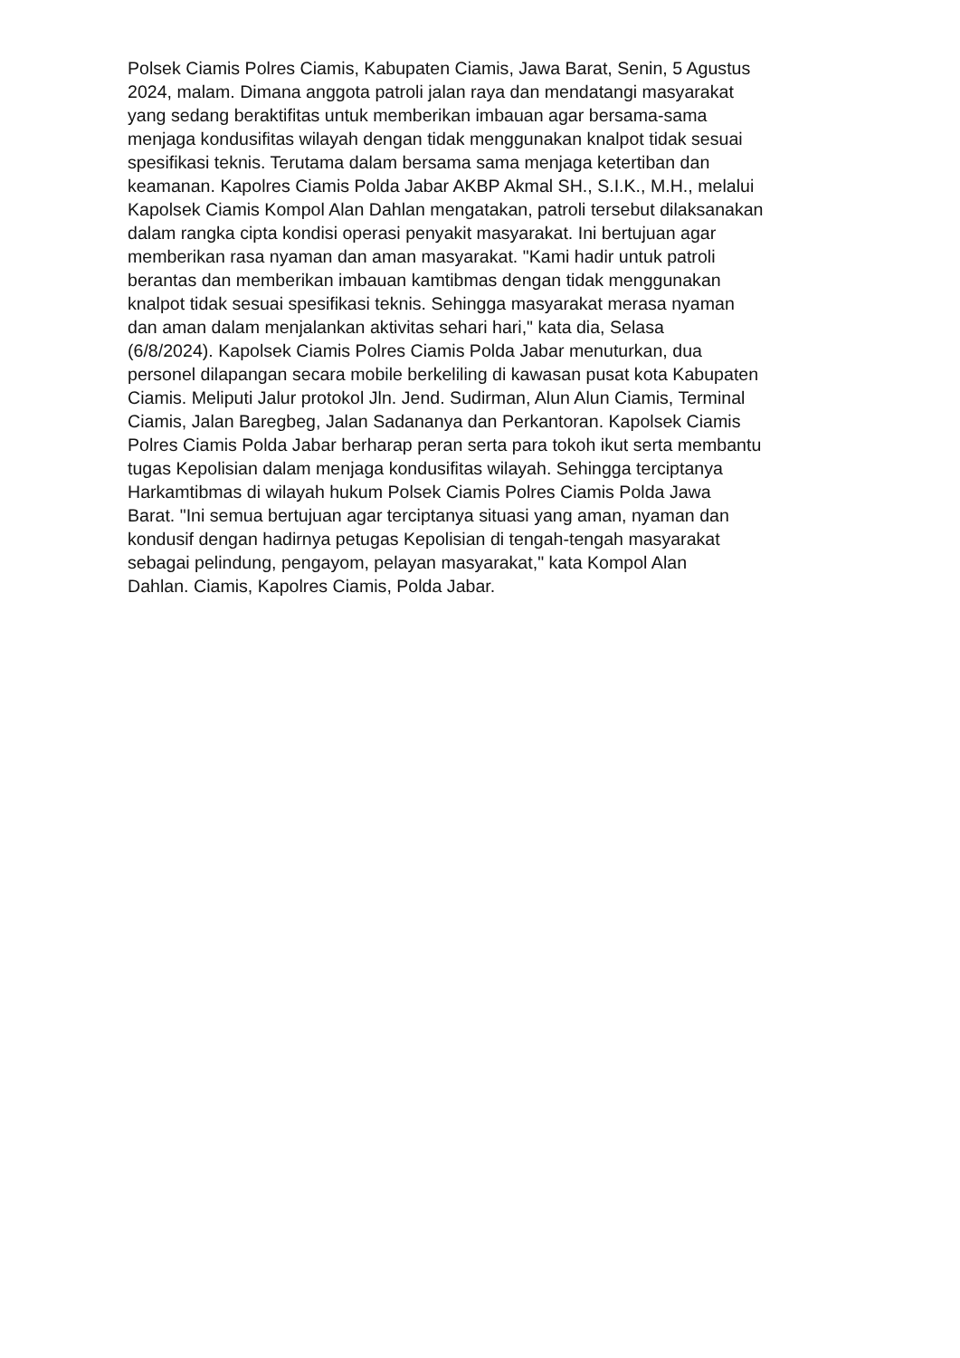Polsek Ciamis Polres Ciamis, Kabupaten Ciamis, Jawa Barat, Senin, 5 Agustus
2024, malam. Dimana anggota patroli jalan raya dan mendatangi masyarakat
yang sedang beraktifitas untuk memberikan imbauan agar bersama-sama
menjaga kondusifitas wilayah dengan tidak menggunakan knalpot tidak sesuai
spesifikasi teknis. Terutama dalam bersama sama menjaga ketertiban dan
keamanan. Kapolres Ciamis Polda Jabar AKBP Akmal SH., S.I.K., M.H., melalui
Kapolsek Ciamis Kompol Alan Dahlan mengatakan, patroli tersebut dilaksanakan
dalam rangka cipta kondisi operasi penyakit masyarakat. Ini bertujuan agar
memberikan rasa nyaman dan aman masyarakat. "Kami hadir untuk patroli
berantas dan memberikan imbauan kamtibmas dengan tidak menggunakan
knalpot tidak sesuai spesifikasi teknis. Sehingga masyarakat merasa nyaman
dan aman dalam menjalankan aktivitas sehari hari," kata dia, Selasa
(6/8/2024). Kapolsek Ciamis Polres Ciamis Polda Jabar menuturkan, dua
personel dilapangan secara mobile berkeliling di kawasan pusat kota Kabupaten
Ciamis. Meliputi Jalur protokol Jln. Jend. Sudirman, Alun Alun Ciamis, Terminal
Ciamis, Jalan Baregbeg, Jalan Sadananya dan Perkantoran. Kapolsek Ciamis
Polres Ciamis Polda Jabar berharap peran serta para tokoh ikut serta membantu
tugas Kepolisian dalam menjaga kondusifitas wilayah. Sehingga terciptanya
Harkamtibmas di wilayah hukum Polsek Ciamis Polres Ciamis Polda Jawa
Barat. "Ini semua bertujuan agar terciptanya situasi yang aman, nyaman dan
kondusif dengan hadirnya petugas Kepolisian di tengah-tengah masyarakat
sebagai pelindung, pengayom, pelayan masyarakat," kata Kompol Alan
Dahlan. Ciamis, Kapolres Ciamis, Polda Jabar.